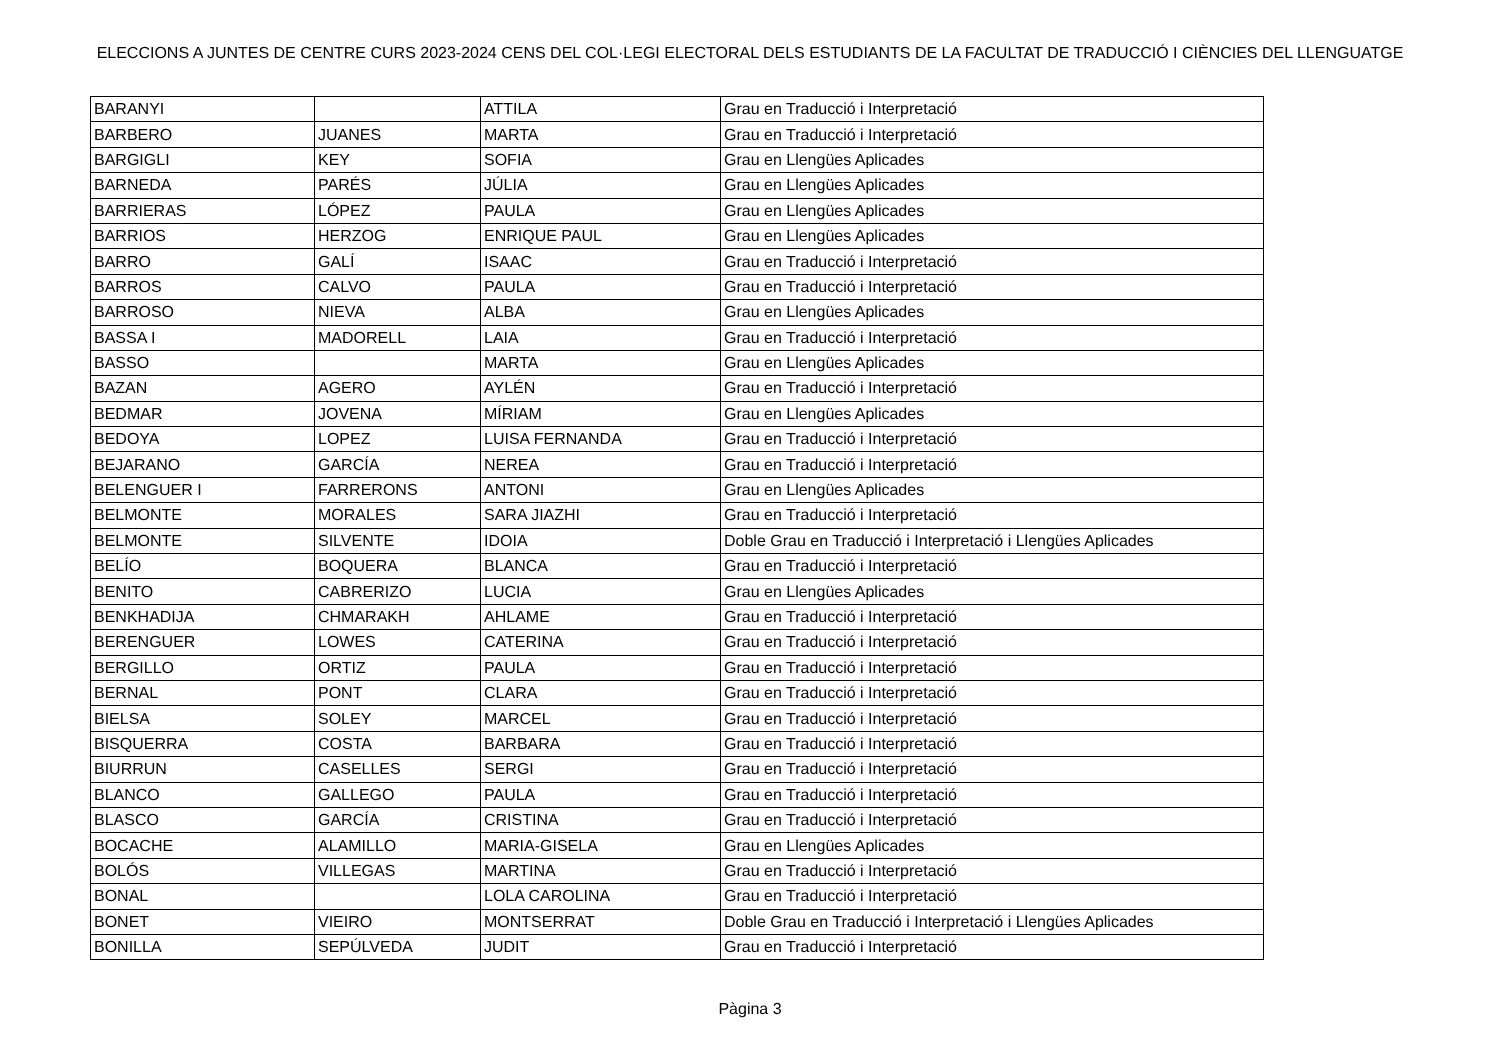ELECCIONS A JUNTES DE CENTRE CURS 2023-2024 CENS DEL COL·LEGI ELECTORAL DELS ESTUDIANTS DE LA FACULTAT DE TRADUCCIÓ I CIÈNCIES DEL LLENGUATGE
| BARANYI | | ATTILA | Grau en Traducció i Interpretació |
| BARBERO | JUANES | MARTA | Grau en Traducció i Interpretació |
| BARGIGLI | KEY | SOFIA | Grau en Llengües Aplicades |
| BARNEDA | PARÉS | JÚLIA | Grau en Llengües Aplicades |
| BARRIERAS | LÓPEZ | PAULA | Grau en Llengües Aplicades |
| BARRIOS | HERZOG | ENRIQUE PAUL | Grau en Llengües Aplicades |
| BARRO | GALÍ | ISAAC | Grau en Traducció i Interpretació |
| BARROS | CALVO | PAULA | Grau en Traducció i Interpretació |
| BARROSO | NIEVA | ALBA | Grau en Llengües Aplicades |
| BASSA I | MADORELL | LAIA | Grau en Traducció i Interpretació |
| BASSO | | MARTA | Grau en Llengües Aplicades |
| BAZAN | AGERO | AYLÉN | Grau en Traducció i Interpretació |
| BEDMAR | JOVENA | MÍRIAM | Grau en Llengües Aplicades |
| BEDOYA | LOPEZ | LUISA FERNANDA | Grau en Traducció i Interpretació |
| BEJARANO | GARCÍA | NEREA | Grau en Traducció i Interpretació |
| BELENGUER I | FARRERONS | ANTONI | Grau en Llengües Aplicades |
| BELMONTE | MORALES | SARA JIAZHI | Grau en Traducció i Interpretació |
| BELMONTE | SILVENTE | IDOIA | Doble Grau en Traducció i Interpretació i Llengües Aplicades |
| BELÍO | BOQUERA | BLANCA | Grau en Traducció i Interpretació |
| BENITO | CABRERIZO | LUCIA | Grau en Llengües Aplicades |
| BENKHADIJA | CHMARAKH | AHLAME | Grau en Traducció i Interpretació |
| BERENGUER | LOWES | CATERINA | Grau en Traducció i Interpretació |
| BERGILLO | ORTIZ | PAULA | Grau en Traducció i Interpretació |
| BERNAL | PONT | CLARA | Grau en Traducció i Interpretació |
| BIELSA | SOLEY | MARCEL | Grau en Traducció i Interpretació |
| BISQUERRA | COSTA | BARBARA | Grau en Traducció i Interpretació |
| BIURRUN | CASELLES | SERGI | Grau en Traducció i Interpretació |
| BLANCO | GALLEGO | PAULA | Grau en Traducció i Interpretació |
| BLASCO | GARCÍA | CRISTINA | Grau en Traducció i Interpretació |
| BOCACHE | ALAMILLO | MARIA-GISELA | Grau en Llengües Aplicades |
| BOLÓS | VILLEGAS | MARTINA | Grau en Traducció i Interpretació |
| BONAL | | LOLA CAROLINA | Grau en Traducció i Interpretació |
| BONET | VIEIRO | MONTSERRAT | Doble Grau en Traducció i Interpretació i Llengües Aplicades |
| BONILLA | SEPÚLVEDA | JUDIT | Grau en Traducció i Interpretació |
Pàgina 3